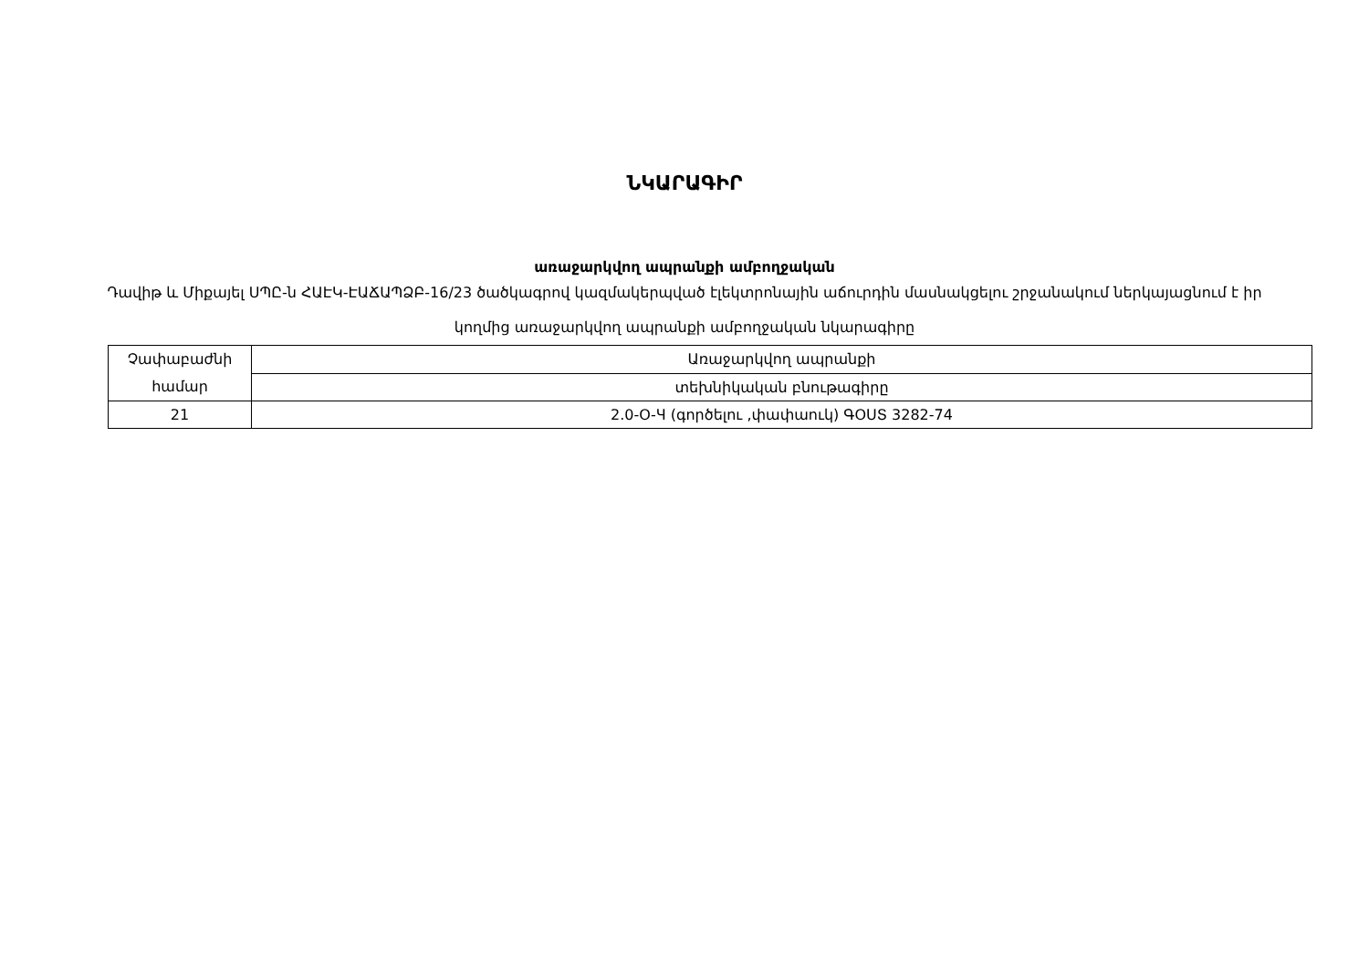ՆԿԱՐԱԳԻՐ
առաջարկվող ապրանքի ամբողջական
Դավիթ և Միքայել ՍՊԸ-ն ՀԱԷԿ-ԷԱՃԱՊՁԲ-16/23 ծածկագրով կազմակերպված էլեկտրոնային աճուրդին մասնակցելու շրջանակում ներկայացնում է իր կողմից առաջարկվող ապրանքի ամբողջական նկարագիրը
| Չափաբաժնի համար | Առաջարկվող ապրանքի |
| | տեխնիկական բնութագիրը |
| 21 | 2.0-О-Ч (գործելու ,փափաուկ) ԳՕՍՏ 3282-74 |